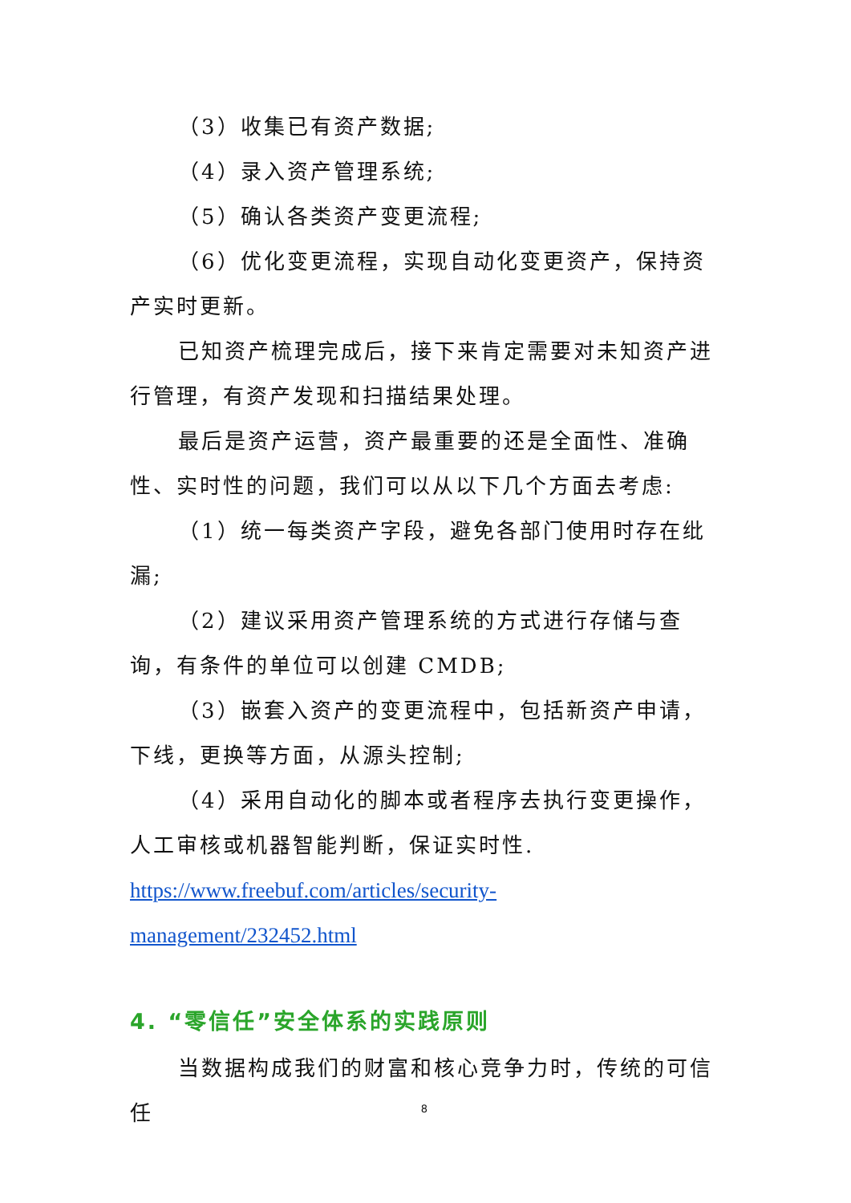（3）收集已有资产数据;
（4）录入资产管理系统;
（5）确认各类资产变更流程;
（6）优化变更流程，实现自动化变更资产，保持资产实时更新。
已知资产梳理完成后，接下来肯定需要对未知资产进行管理，有资产发现和扫描结果处理。
最后是资产运营，资产最重要的还是全面性、准确性、实时性的问题，我们可以从以下几个方面去考虑:
（1）统一每类资产字段，避免各部门使用时存在纰漏;
（2）建议采用资产管理系统的方式进行存储与查询，有条件的单位可以创建 CMDB;
（3）嵌套入资产的变更流程中，包括新资产申请，下线，更换等方面，从源头控制;
（4）采用自动化的脚本或者程序去执行变更操作，人工审核或机器智能判断，保证实时性.
https://www.freebuf.com/articles/security-management/232452.html
4. “零信任”安全体系的实践原则
当数据构成我们的财富和核心竞争力时，传统的可信任
8